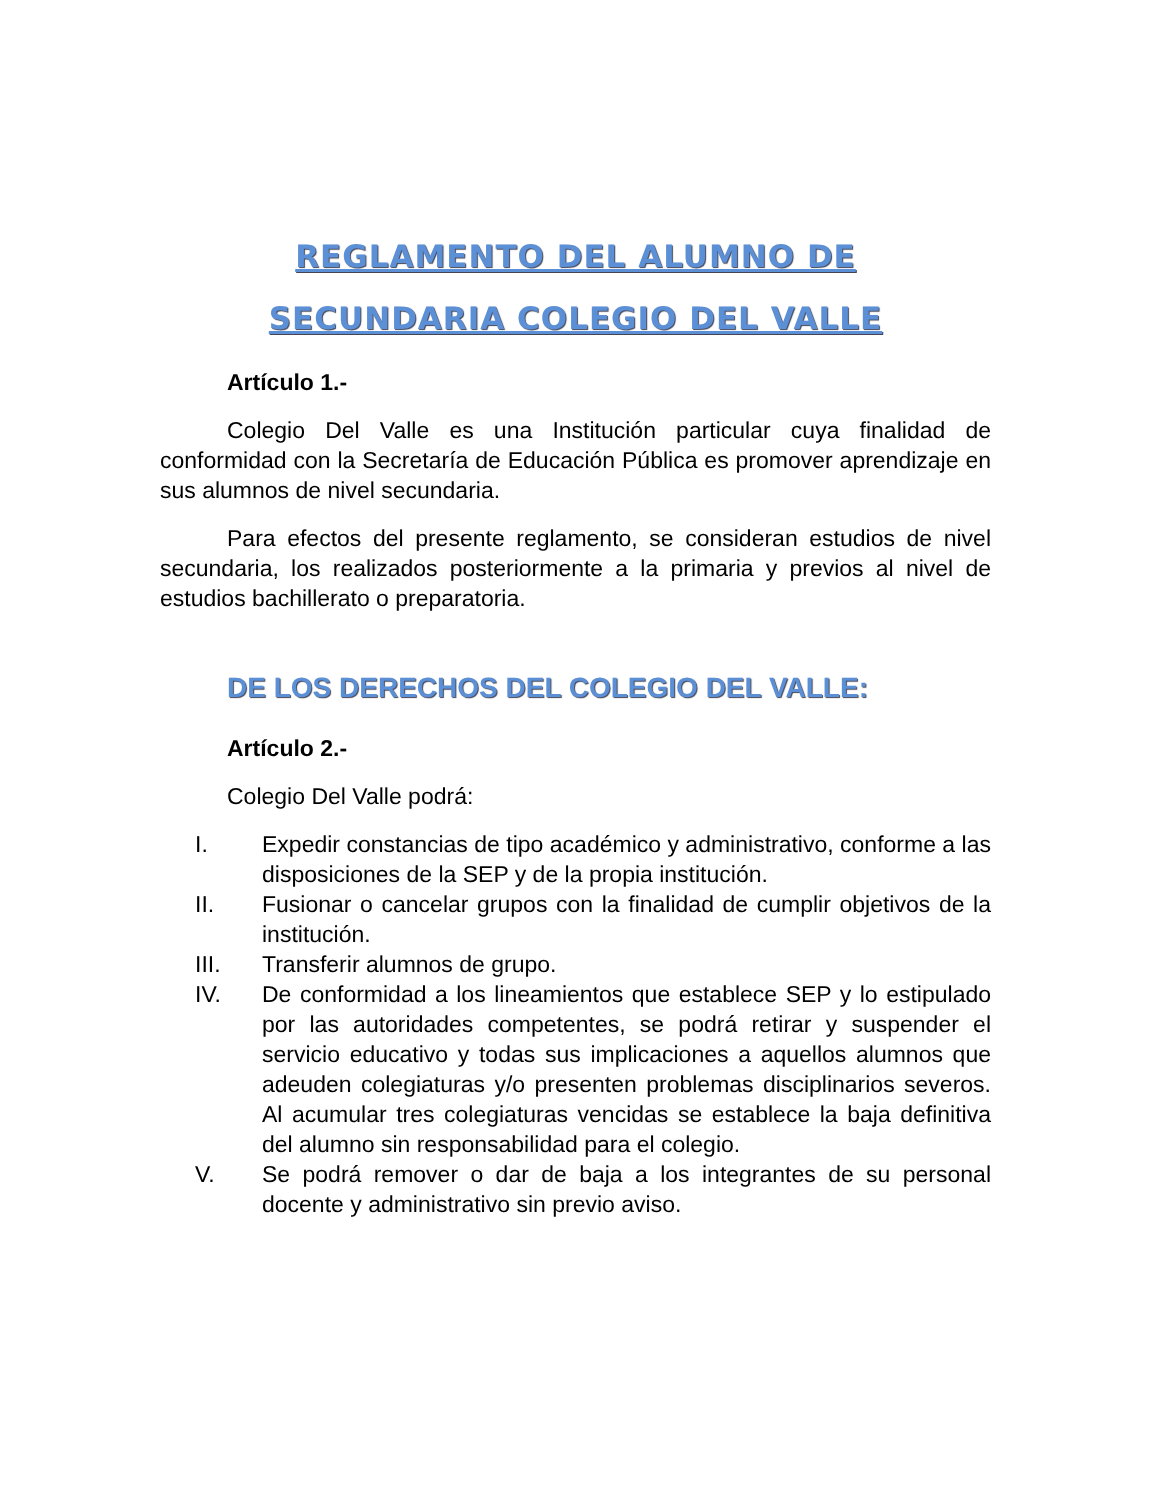REGLAMENTO DEL ALUMNO DE
SECUNDARIA COLEGIO DEL VALLE
Artículo 1.-
Colegio Del Valle es una Institución particular cuya finalidad de conformidad con la Secretaría de Educación Pública es promover aprendizaje en sus alumnos de nivel secundaria.
Para efectos del presente reglamento, se consideran estudios de nivel secundaria, los realizados posteriormente a la primaria y previos al nivel de estudios bachillerato o preparatoria.
DE LOS DERECHOS DEL COLEGIO DEL VALLE:
Artículo 2.-
Colegio Del Valle podrá:
I. Expedir constancias de tipo académico y administrativo, conforme a las disposiciones de la SEP y de la propia institución.
II. Fusionar o cancelar grupos con la finalidad de cumplir objetivos de la institución.
III. Transferir alumnos de grupo.
IV. De conformidad a los lineamientos que establece SEP y lo estipulado por las autoridades competentes, se podrá retirar y suspender el servicio educativo y todas sus implicaciones a aquellos alumnos que adeuden colegiaturas y/o presenten problemas disciplinarios severos. Al acumular tres colegiaturas vencidas se establece la baja definitiva del alumno sin responsabilidad para el colegio.
V. Se podrá remover o dar de baja a los integrantes de su personal docente y administrativo sin previo aviso.